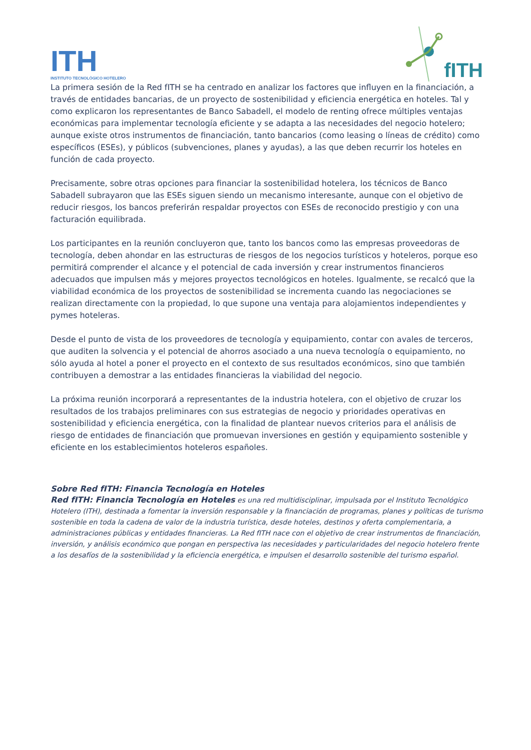ITH
INSTITUTO TECNOLÓGICO HOTELERO
fITH
La primera sesión de la Red fITH se ha centrado en analizar los factores que influyen en la financiación, a través de entidades bancarias, de un proyecto de sostenibilidad y eficiencia energética en hoteles. Tal y como explicaron los representantes de Banco Sabadell, el modelo de renting ofrece múltiples ventajas económicas para implementar tecnología eficiente y se adapta a las necesidades del negocio hotelero; aunque existe otros instrumentos de financiación, tanto bancarios (como leasing o líneas de crédito) como específicos (ESEs), y públicos (subvenciones, planes y ayudas), a las que deben recurrir los hoteles en función de cada proyecto.
Precisamente, sobre otras opciones para financiar la sostenibilidad hotelera, los técnicos de Banco Sabadell subrayaron que las ESEs siguen siendo un mecanismo interesante, aunque con el objetivo de reducir riesgos, los bancos preferirán respaldar proyectos con ESEs de reconocido prestigio y con una facturación equilibrada.
Los participantes en la reunión concluyeron que, tanto los bancos como las empresas proveedoras de tecnología, deben ahondar en las estructuras de riesgos de los negocios turísticos y hoteleros, porque eso permitirá comprender el alcance y el potencial de cada inversión y crear instrumentos financieros adecuados que impulsen más y mejores proyectos tecnológicos en hoteles. Igualmente, se recalcó que la viabilidad económica de los proyectos de sostenibilidad se incrementa cuando las negociaciones se realizan directamente con la propiedad, lo que supone una ventaja para alojamientos independientes y pymes hoteleras.
Desde el punto de vista de los proveedores de tecnología y equipamiento, contar con avales de terceros, que auditen la solvencia y el potencial de ahorros asociado a una nueva tecnología o equipamiento, no sólo ayuda al hotel a poner el proyecto en el contexto de sus resultados económicos, sino que también contribuyen a demostrar a las entidades financieras la viabilidad del negocio.
La próxima reunión incorporará a representantes de la industria hotelera, con el objetivo de cruzar los resultados de los trabajos preliminares con sus estrategias de negocio y prioridades operativas en sostenibilidad y eficiencia energética, con la finalidad de plantear nuevos criterios para el análisis de riesgo de entidades de financiación que promuevan inversiones en gestión y equipamiento sostenible y eficiente en los establecimientos hoteleros españoles.
Sobre Red fITH: Financia Tecnología en Hoteles
Red fITH: Financia Tecnología en Hoteles es una red multidisciplinar, impulsada por el Instituto Tecnológico Hotelero (ITH), destinada a fomentar la inversión responsable y la financiación de programas, planes y políticas de turismo sostenible en toda la cadena de valor de la industria turística, desde hoteles, destinos y oferta complementaria, a administraciones públicas y entidades financieras. La Red fITH nace con el objetivo de crear instrumentos de financiación, inversión, y análisis económico que pongan en perspectiva las necesidades y particularidades del negocio hotelero frente a los desafíos de la sostenibilidad y la eficiencia energética, e impulsen el desarrollo sostenible del turismo español.